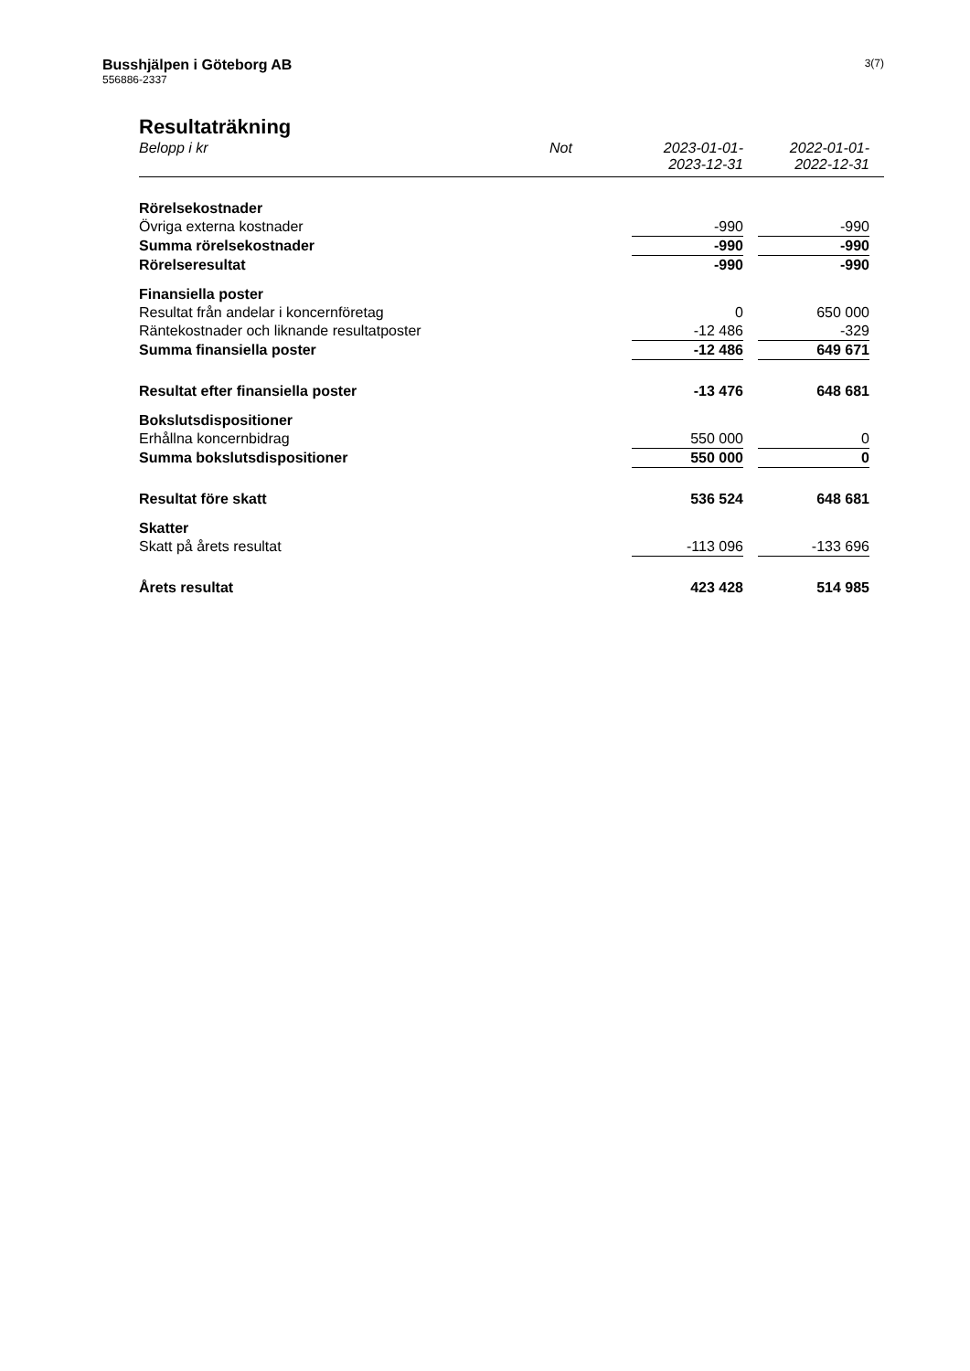Busshjälpen i Göteborg AB
556886-2337
3(7)
Resultaträkning
| Belopp i kr | Not | 2023-01-01- 2023-12-31 | | 2022-01-01- 2022-12-31 | |
| --- | --- | --- | --- | --- | --- |
| Rörelsekostnader | | | | | |
| Övriga externa kostnader | | -990 | | -990 | |
| Summa rörelsekostnader | | -990 | | -990 | |
| Rörelseresultat | | -990 | | -990 | |
| Finansiella poster | | | | | |
| Resultat från andelar i koncernföretag | | 0 | | 650 000 | |
| Räntekostnader och liknande resultatposter | | -12 486 | | -329 | |
| Summa finansiella poster | | -12 486 | | 649 671 | |
| Resultat efter finansiella poster | | -13 476 | | 648 681 | |
| Bokslutsdispositioner | | | | | |
| Erhållna koncernbidrag | | 550 000 | | 0 | |
| Summa bokslutsdispositioner | | 550 000 | | 0 | |
| Resultat före skatt | | 536 524 | | 648 681 | |
| Skatter | | | | | |
| Skatt på årets resultat | | -113 096 | | -133 696 | |
| Årets resultat | | 423 428 | | 514 985 | |